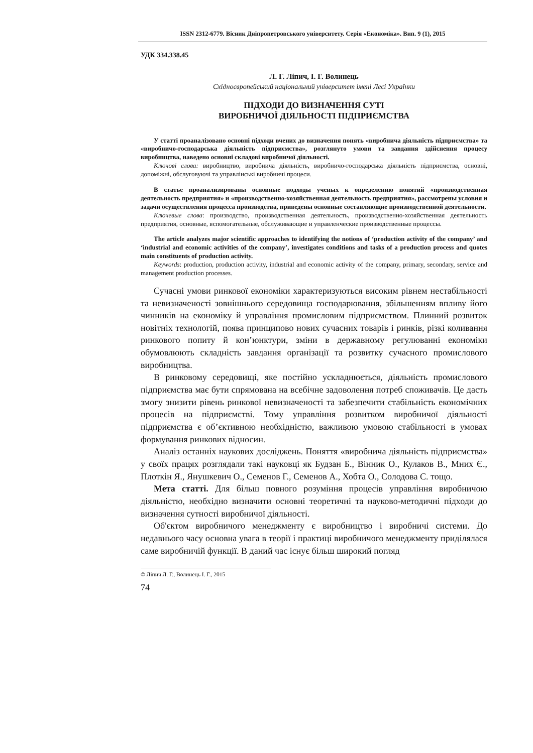ISSN 2312-6779. Вісник Дніпропетровського університету. Серія «Економіка». Вип. 9 (1), 2015
УДК 334.338.45
Л. Г. Ліпич, І. Г. Волинець
Східноєвропейський національний університет імені Лесі Українки
ПІДХОДИ ДО ВИЗНАЧЕННЯ СУТІ
ВИРОБНИЧОЇ ДІЯЛЬНОСТІ ПІДПРИЄМСТВА
У статті проаналізовано основні підходи вчених до визначення понять «виробнича діяльність підприємства» та «виробничо-господарська діяльність підприємства», розглянуто умови та завдання здійснення процесу виробництва, наведено основні складові виробничої діяльності.
Ключові слова: виробництво, виробнича діяльність, виробничо-господарська діяльність підприємства, основні, допоміжні, обслуговуючі та управлінські виробничі процеси.
В статье проанализированы основные подходы ученых к определению понятий «производственная деятельность предприятия» и «производственно-хозяйственная деятельность предприятия», рассмотрены условия и задачи осуществления процесса производства, приведены основные составляющие производственной деятельности.
Ключевые слова: производство, производственная деятельность, производственно-хозяйственная деятельность предприятия, основные, вспомогательные, обслуживающие и управленческие производственные процессы.
The article analyzes major scientific approaches to identifying the notions of ‘production activity of the company’ and ‘industrial and economic activities of the company’, investigates conditions and tasks of a production process and quotes main constituents of production activity.
Keywords: production, production activity, industrial and economic activity of the company, primary, secondary, service and management production processes.
Сучасні умови ринкової економіки характеризуються високим рівнем нестабільності та невизначеності зовнішнього середовища господарювання, збільшенням впливу його чинників на економіку й управління промисловим підприємством. Плинний розвиток новітніх технологій, поява принципово нових сучасних товарів і ринків, різкі коливання ринкового попиту й кон’юнктури, зміни в державному регулюванні економіки обумовлюють складність завдання організації та розвитку сучасного промислового виробництва.
В ринковому середовищі, яке постійно ускладнюється, діяльність промислового підприємства має бути спрямована на всебічне задоволення потреб споживачів. Це дасть змогу знизити рівень ринкової невизначеності та забезпечити стабільність економічних процесів на підприємстві. Тому управління розвитком виробничої діяльності підприємства є об’єктивною необхідністю, важливою умовою стабільності в умовах формування ринкових відносин.
Аналіз останніх наукових досліджень. Поняття «виробнича діяльність підприємства» у своїх працях розглядали такі науковці як Будзан Б., Вінник О., Кулаков В., Мних Є., Плоткін Я., Янушкевич О., Семенов Г., Семенов А., Хобта О., Солодова С. тощо.
Мета статті. Для більш повного розуміння процесів управління виробничою діяльністю, необхідно визначити основні теоретичні та науково-методичні підходи до визначення сутності виробничої діяльності.
Об'єктом виробничого менеджменту є виробництво і виробничі системи. До недавнього часу основна увага в теорії і практиці виробничого менеджменту приділялася саме виробничій функції. В даний час існує більш широкий погляд
© Ліпич Л. Г., Волинець І. Г., 2015
74